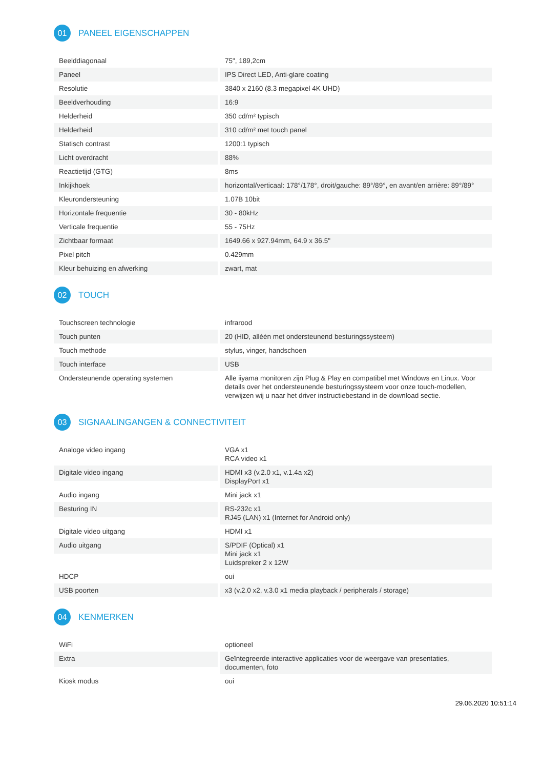01 PANEEL EIGENSCHAPPEN
| Beelddiagonaal | 75", 189,2cm |
| Paneel | IPS Direct LED, Anti-glare coating |
| Resolutie | 3840 x 2160 (8.3 megapixel 4K UHD) |
| Beeldverhouding | 16:9 |
| Helderheid | 350 cd/m² typisch |
| Helderheid | 310 cd/m² met touch panel |
| Statisch contrast | 1200:1 typisch |
| Licht overdracht | 88% |
| Reactietijd (GTG) | 8ms |
| Inkijkhoek | horizontal/verticaal: 178°/178°, droit/gauche: 89°/89°, en avant/en arrière: 89°/89° |
| Kleurondersteuning | 1.07B 10bit |
| Horizontale frequentie | 30 - 80kHz |
| Verticale frequentie | 55 - 75Hz |
| Zichtbaar formaat | 1649.66 x 927.94mm, 64.9 x 36.5" |
| Pixel pitch | 0.429mm |
| Kleur behuizing en afwerking | zwart, mat |
02 TOUCH
| Touchscreen technologie | infrarood |
| Touch punten | 20 (HID, alléén met ondersteunend besturingssysteem) |
| Touch methode | stylus, vinger, handschoen |
| Touch interface | USB |
| Ondersteunende operating systemen | Alle iiyama monitoren zijn Plug & Play en compatibel met Windows en Linux. Voor details over het ondersteunende besturingssysteem voor onze touch-modellen, verwijzen wij u naar het driver instructiebestand in de download sectie. |
03 SIGNAALINGANGEN & CONNECTIVITEIT
| Analoge video ingang | VGA x1 RCA video x1 |
| Digitale video ingang | HDMI x3 (v.2.0 x1, v.1.4a x2) DisplayPort x1 |
| Audio ingang | Mini jack x1 |
| Besturing IN | RS-232c x1 RJ45 (LAN) x1 (Internet for Android only) |
| Digitale video uitgang | HDMI x1 |
| Audio uitgang | S/PDIF (Optical) x1 Mini jack x1 Luidspreker 2 x 12W |
| HDCP | oui |
| USB poorten | x3 (v.2.0 x2, v.3.0 x1 media playback / peripherals / storage) |
04 KENMERKEN
| WiFi | optioneel |
| Extra | Geïntegreerde interactive applicaties voor de weergave van presentaties, documenten, foto |
| Kiosk modus | oui |
29.06.2020 10:51:14